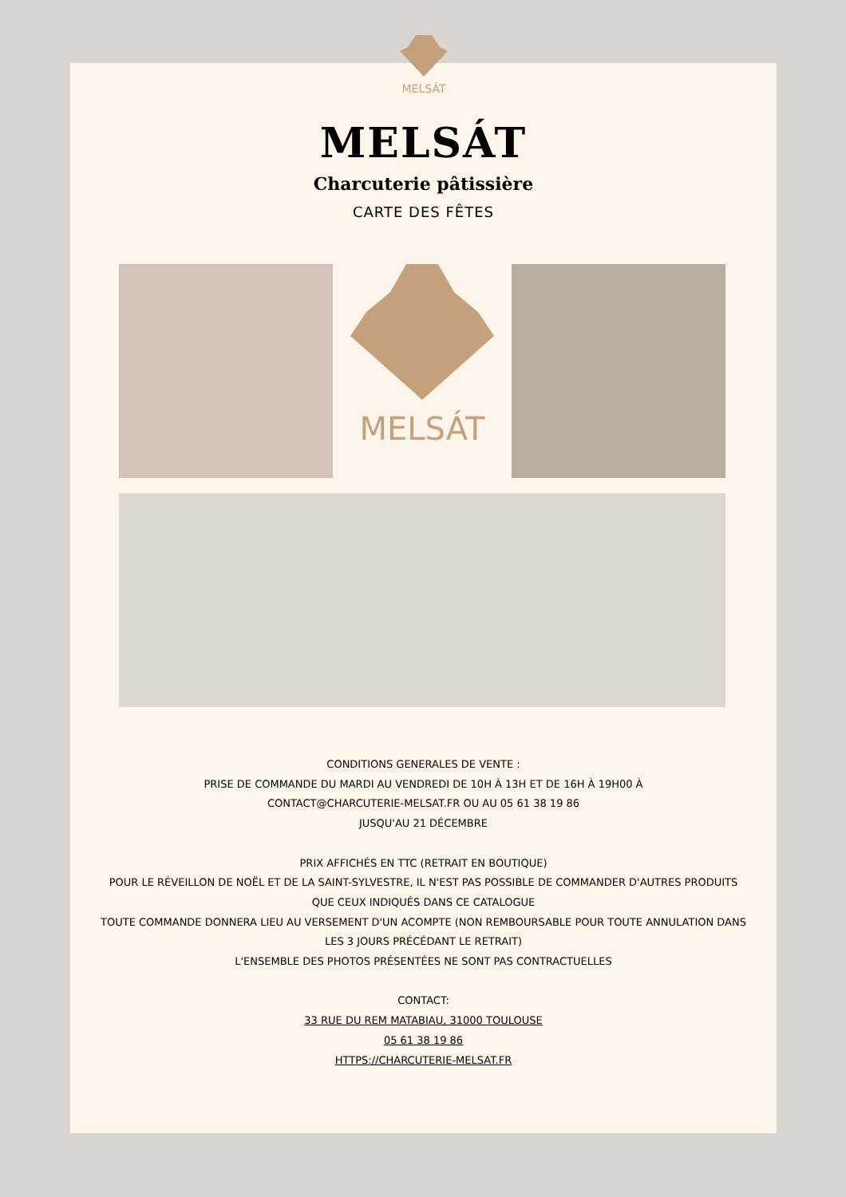MELSÁT
MELSÁT
Charcuterie pâtissière
CARTE DES FÊTES
MELSÁT
CONDITIONS GENERALES DE VENTE :
PRISE DE COMMANDE DU MARDI AU VENDREDI DE 10H À 13H ET DE 16H À 19H00 À
CONTACT@CHARCUTERIE-MELSAT.FR OU AU 05 61 38 19 86
JUSQU'AU 21 DÉCEMBRE
PRIX AFFICHÉS EN TTC (RETRAIT EN BOUTIQUE)
POUR LE RÉVEILLON DE NOËL ET DE LA SAINT-SYLVESTRE, IL N'EST PAS POSSIBLE DE COMMANDER D'AUTRES PRODUITS
QUE CEUX INDIQUÉS DANS CE CATALOGUE
TOUTE COMMANDE DONNERA LIEU AU VERSEMENT D'UN ACOMPTE (NON REMBOURSABLE POUR TOUTE ANNULATION DANS
LES 3 JOURS PRÉCÉDANT LE RETRAIT)
L'ENSEMBLE DES PHOTOS PRÉSENTÉES NE SONT PAS CONTRACTUELLES
CONTACT:
33 RUE DU REM MATABIAU, 31000 TOULOUSE
05 61 38 19 86
HTTPS://CHARCUTERIE-MELSAT.FR